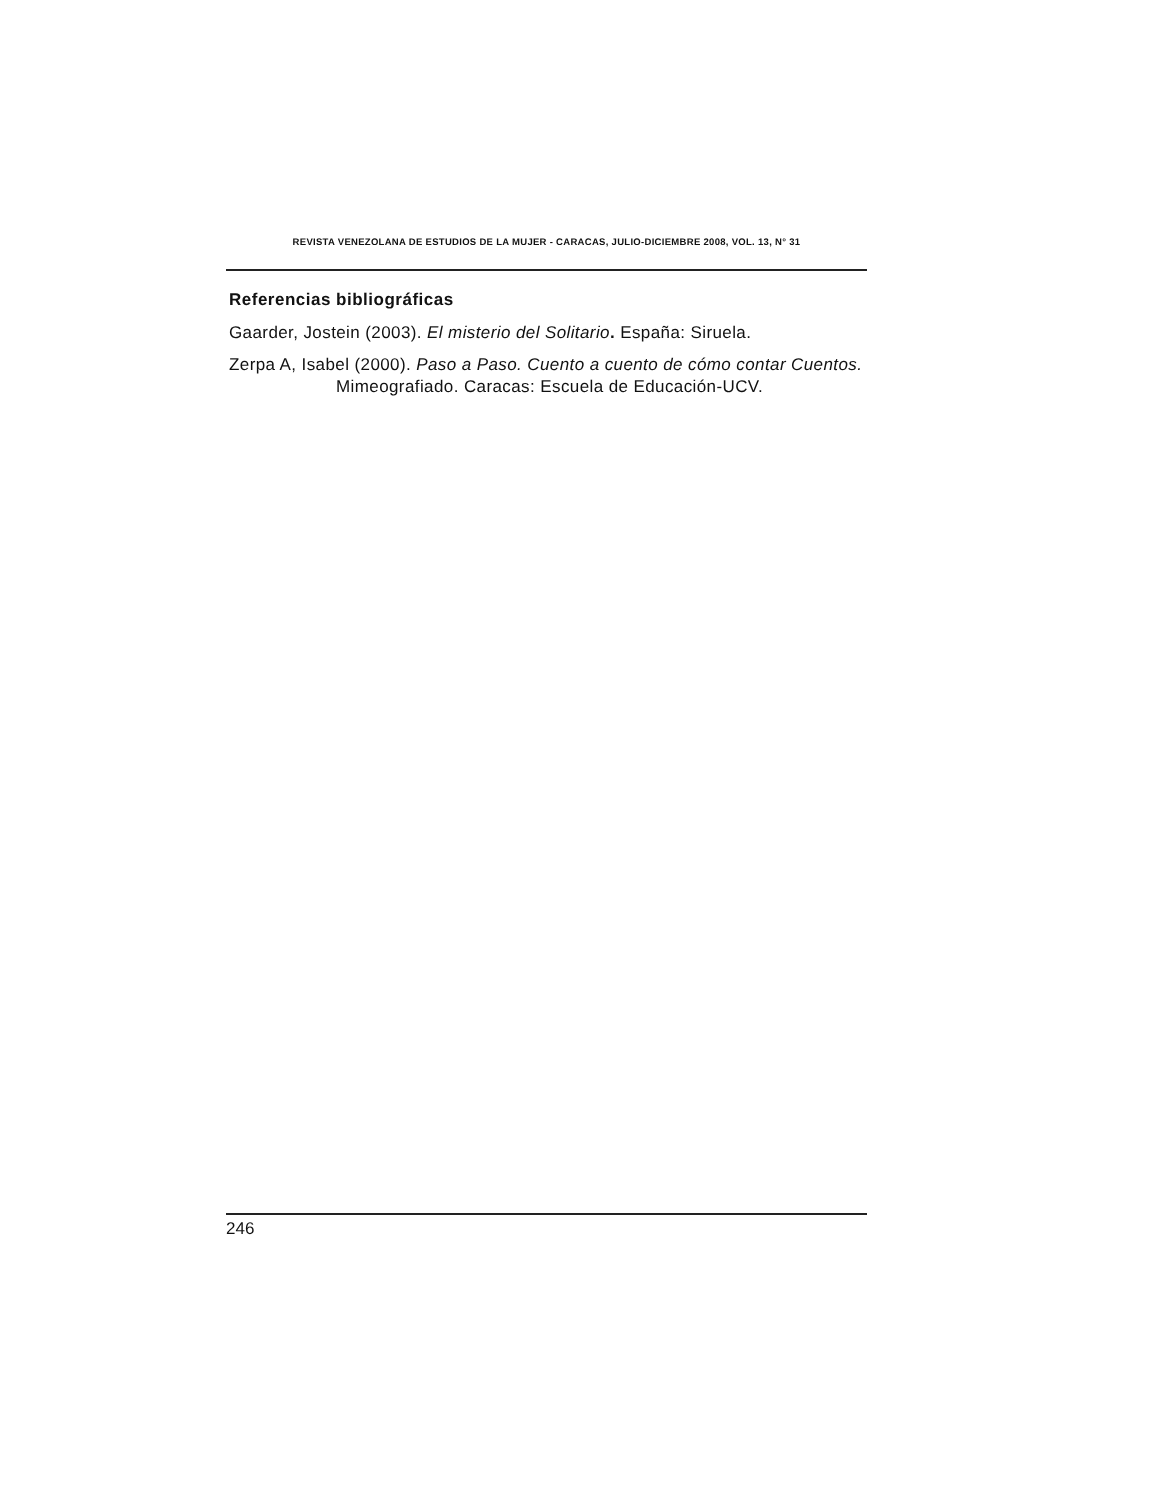REVISTA VENEZOLANA DE ESTUDIOS DE LA MUJER - CARACAS, JULIO-DICIEMBRE 2008, VOL. 13, N° 31
Referencias bibliográficas
Gaarder, Jostein (2003). El misterio del Solitario. España: Siruela.
Zerpa A, Isabel (2000). Paso a Paso. Cuento a cuento de cómo contar Cuentos. Mimeografiado. Caracas: Escuela de Educación-UCV.
246